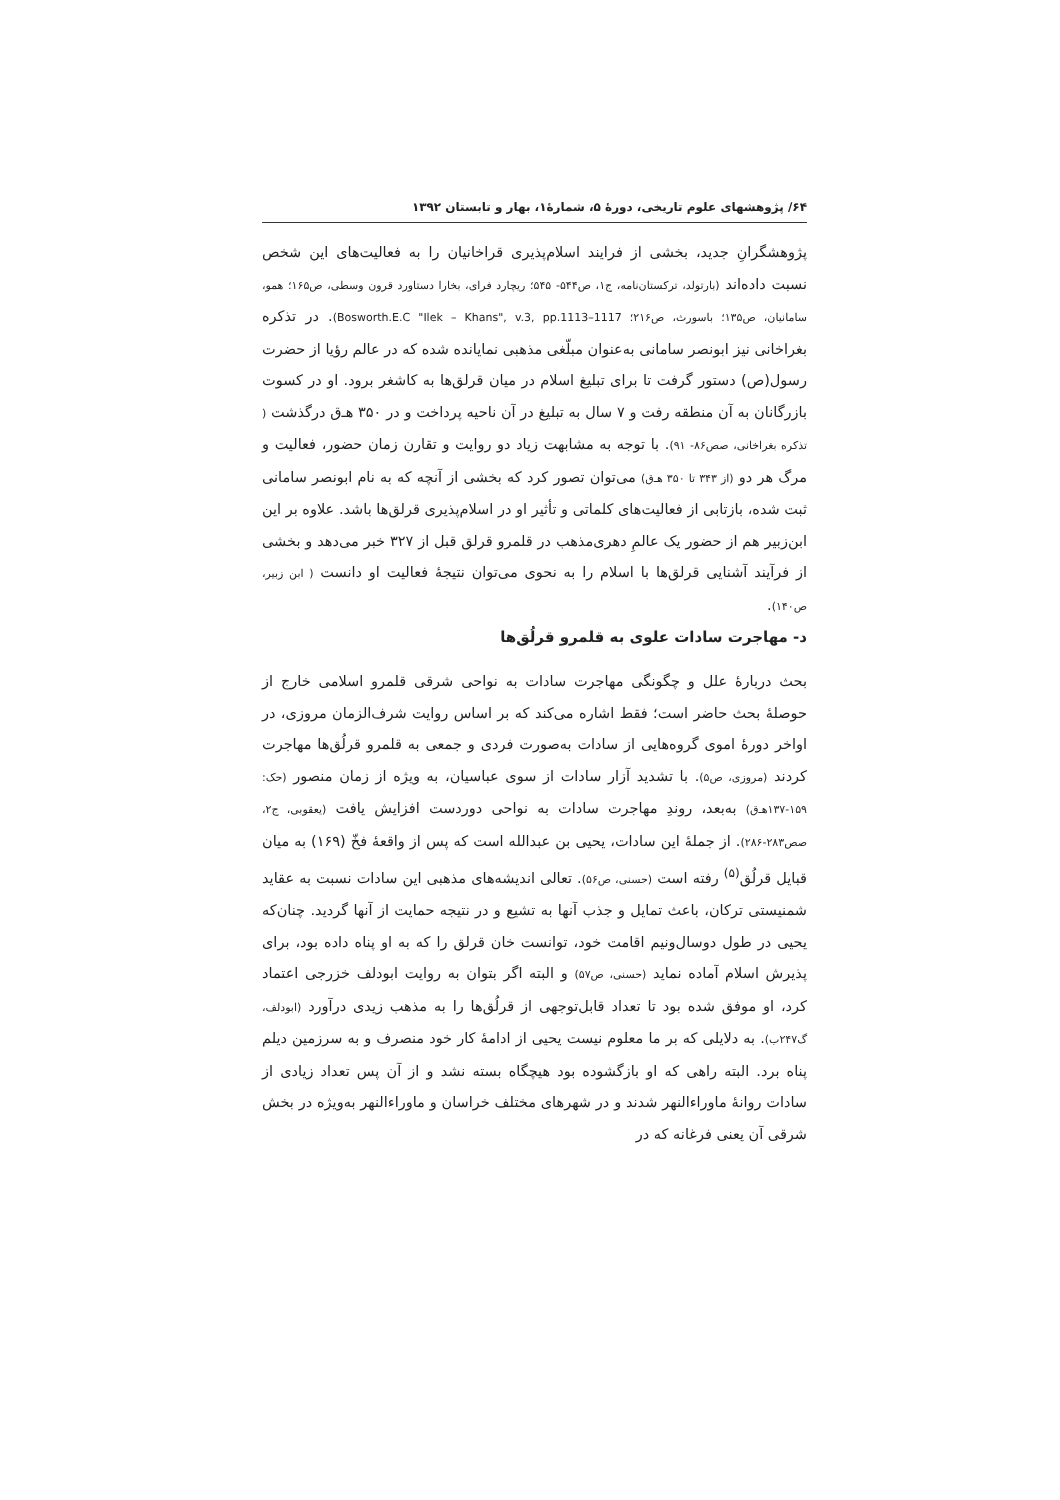۶۴/ پژوهشهای علوم تاریخی، دورهٔ ۵، شمارهٔ۱، بهار و تابستان ۱۳۹۲
پژوهشگرانِ جدید، بخشی از فرایند اسلام‌پذیری قراخانیان را به فعالیت‌های این شخص نسبت داده‌اند (بارتولد، ترکستان‌نامه، ج۱، ص۵۴۴- ۵۴۵؛ ریچارد فرای، بخارا دستاورد قرون وسطی، ص۱۶۵؛ همو، سامانیان، ص۱۳۵؛ باسورث، ص۲۱۶؛ Bosworth.E.C "Ilek – Khans", v.3, pp.1113–1117). در تذکره بغراخانی نیز ابونصر سامانی به‌عنوان مبلّغی مذهبی نمایانده شده که در عالم رؤیا از حضرت رسول(ص) دستور گرفت تا برای تبلیغ اسلام در میان قرلق‌ها به کاشغر برود. او در کسوت بازرگانان به آن منطقه رفت و ۷ سال به تبلیغ در آن ناحیه پرداخت و در ۳۵۰ هـ‌ق درگذشت ( تذکره بغراخانی، صص۸۶- ۹۱). با توجه به مشابهت زیاد دو روایت و تقارن زمان حضور، فعالیت و مرگ هر دو (از ۳۴۳ تا ۳۵۰ هـ‌ق) می‌توان تصور کرد که بخشی از آنچه که به نام ابونصر سامانی ثبت شده، بازتابی از فعالیت‌های کلماتی و تأثیر او در اسلام‌پذیری قرلق‌ها باشد. علاوه بر این ابن‌زبیر هم از حضور یک عالمِ دهری‌مذهب در قلمرو قرلق قبل از ۳۲۷ خبر می‌دهد و بخشی از فرآیند آشنایی قرلق‌ها با اسلام را به نحوی می‌توان نتیجهٔ فعالیت او دانست ( ابن زبیر، ص۱۴۰).
د- مهاجرت سادات علوی به قلمرو قرلُق‌ها
بحث دربارهٔ علل و چگونگی مهاجرت سادات به نواحی شرقی قلمرو اسلامی خارج از حوصلهٔ بحث حاضر است؛ فقط اشاره می‌کند که بر اساس روایت شرف‌الزمان مروزی، در اواخر دورهٔ اموی گروه‌هایی از سادات به‌صورت فردی و جمعی به قلمرو قرلُق‌ها مهاجرت کردند (مروزی، ص۵). با تشدید آزار سادات از سوی عباسیان، به ویژه از زمان منصور (حک: ۱۵۹-۱۳۷هـ‌ق) به‌بعد، روندِ مهاجرت سادات به نواحی دوردست افزایش یافت (یعقوبی، ج۲، صص۲۸۳-۲۸۶). از جملهٔ این سادات، یحیی بن عبدالله است که پس از واقعهٔ فخّ (۱۶۹) به میان قبایل قرلُق<sup>(۵)</sup> رفته است (حسنی، ص۵۶). تعالی اندیشه‌های مذهبی این سادات نسبت به عقاید شمنیستی ترکان، باعث تمایل و جذب آنها به تشیع و در نتیجه حمایت از آنها گردید. چنان‌که یحیی در طول دوسال‌ونیم اقامت خود، توانست خان قرلق را که به او پناه داده بود، برای پذیرش اسلام آماده نماید (حسنی، ص۵۷) و البته اگر بتوان به روایت ابودلف خزرجی اعتماد کرد، او موفق شده بود تا تعداد قابل‌توجهی از قرلُق‌ها را به مذهب زیدی درآورد (ابودلف، گ۲۴۷ب). به دلایلی که بر ما معلوم نیست یحیی از ادامهٔ کار خود منصرف و به سرزمین دیلم پناه برد. البته راهی که او بازگشوده بود هیچگاه بسته نشد و از آن پس تعداد زیادی از سادات روانهٔ ماوراءالنهر شدند و در شهرهای مختلف خراسان و ماوراءالنهر به‌ویژه در بخش شرقی آن یعنی فرغانه که در